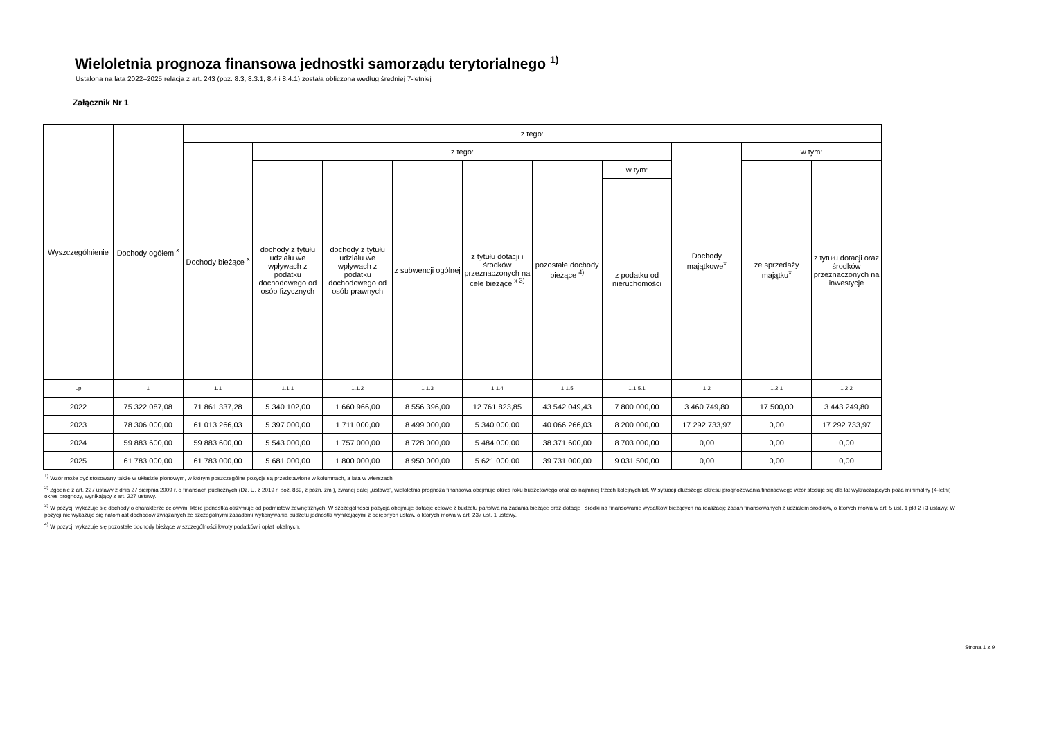Wieloletnia prognoza finansowa jednostki samorządu terytorialnego <sup>1)</sup>
Ustalona na lata 2022–2025 relacja z art. 243 (poz. 8.3, 8.3.1, 8.4 i 8.4.1) została obliczona według średniej 7-letniej
Załącznik Nr 1
| Wyszczególnienie | Dochody ogółem <sup>x</sup> | z tego: | | | | | | | | | |
| --- | --- | --- | --- | --- | --- | --- | --- | --- | --- | --- | --- |
| | | Dochody bieżące <sup>x</sup> | z tego: | | | | | | Dochody majątkowe<sup>x</sup> | w tym: | |
| | | | dochody z tytułu udziału we wpływach z podatku dochodowego od osób fizycznych | dochody z tytułu udziału we wpływach z podatku dochodowego od osób prawnych | z subwencji ogólnej | z tytułu dotacji i środków przeznaczonych na cele bieżące <sup>x 3)</sup> | pozostałe dochody bieżące <sup>4)</sup> | w tym: | | ze sprzedaży majątku<sup>x</sup> | z tytułu dotacji oraz środków przeznaczonych na inwestycje |
| | | | | | | | | z podatku od nieruchomości | | | |
| Lp | 1 | 1.1 | 1.1.1 | 1.1.2 | 1.1.3 | 1.1.4 | 1.1.5 | 1.1.5.1 | 1.2 | 1.2.1 | 1.2.2 |
| 2022 | 75 322 087,08 | 71 861 337,28 | 5 340 102,00 | 1 660 966,00 | 8 556 396,00 | 12 761 823,85 | 43 542 049,43 | 7 800 000,00 | 3 460 749,80 | 17 500,00 | 3 443 249,80 |
| 2023 | 78 306 000,00 | 61 013 266,03 | 5 397 000,00 | 1 711 000,00 | 8 499 000,00 | 5 340 000,00 | 40 066 266,03 | 8 200 000,00 | 17 292 733,97 | 0,00 | 17 292 733,97 |
| 2024 | 59 883 600,00 | 59 883 600,00 | 5 543 000,00 | 1 757 000,00 | 8 728 000,00 | 5 484 000,00 | 38 371 600,00 | 8 703 000,00 | 0,00 | 0,00 | 0,00 |
| 2025 | 61 783 000,00 | 61 783 000,00 | 5 681 000,00 | 1 800 000,00 | 8 950 000,00 | 5 621 000,00 | 39 731 000,00 | 9 031 500,00 | 0,00 | 0,00 | 0,00 |
<sup>1)</sup> Wzór może być stosowany także w układzie pionowym, w którym poszczególne pozycje są przedstawione w kolumnach, a lata w wierszach.
<sup>2)</sup> Zgodnie z art. 227 ustawy z dnia 27 sierpnia 2009 r. o finansach publicznych (Dz. U. z 2019 r. poz. 869, z późn. zm.), zwanej dalej „ustawą”, wieloletnia prognoza finansowa obejmuje okres roku budżetowego oraz co najmniej trzech kolejnych lat. W sytuacji dłuższego okresu prognozowania finansowego wzór stosuje się dla lat wykraczających poza minimalny (4-letni) okres prognozy, wynikający z art. 227 ustawy.
<sup>3)</sup> W pozycji wykazuje się dochody o charakterze celowym, które jednostka otrzymuje od podmiotów zewnętrznych. W szczególności pozycja obejmuje dotacje celowe z budżetu państwa na zadania bieżące oraz dotacje i środki na finansowanie wydatków bieżących na realizację zadań finansowanych z udziałem środków, o których mowa w art. 5 ust. 1 pkt 2 i 3 ustawy. W pozycji nie wykazuje się natomiast dochodów związanych ze szczególnymi zasadami wykonywania budżetu jednostki wynikającymi z odrębnych ustaw, o których mowa w art. 237 ust. 1 ustawy.
<sup>4)</sup> W pozycji wykazuje się pozostałe dochody bieżące w szczególności kwoty podatków i opłat lokalnych.
Strona 1 z 9